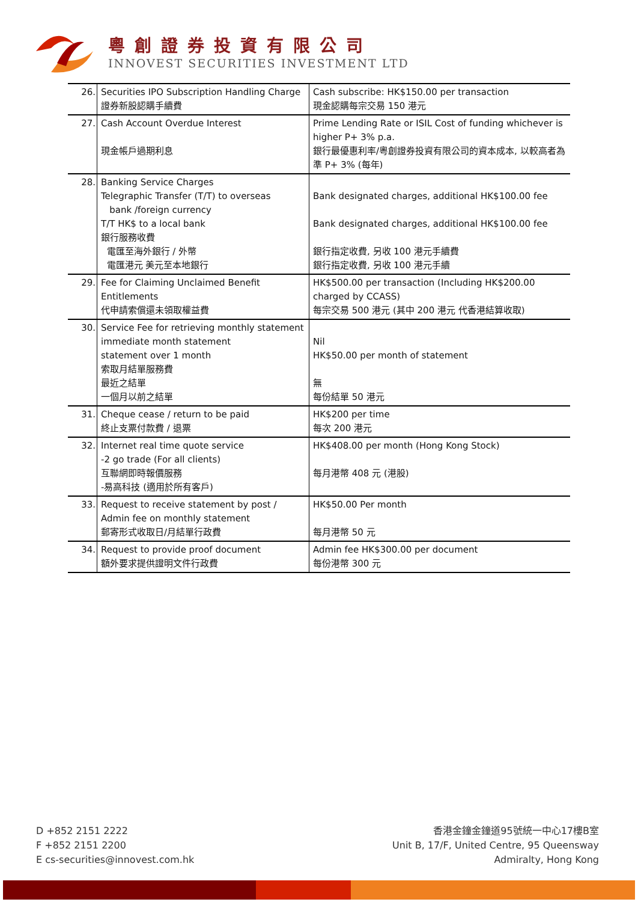粵創證券投資有限公司
INNOVEST SECURITIES INVESTMENT LTD
| 26. | Securities IPO Subscription Handling Charge 證券新股認購手續費 | Cash subscribe: HK$150.00 per transaction 現金認購每宗交易 150 港元 |
| 27. | Cash Account Overdue Interest 現金帳戶過期利息 | Prime Lending Rate or ISIL Cost of funding whichever is higher P+ 3% p.a. 銀行最優惠利率/粵創證券投資有限公司的資本成本, 以較高者為準 P+ 3% (每年) |
| 28. | Banking Service Charges Telegraphic Transfer (T/T) to overseas bank /foreign currency T/T HK$ to a local bank 銀行服務收費 電匯至海外銀行 / 外幣 電匯港元 美元至本地銀行 | Bank designated charges, additional HK$100.00 fee Bank designated charges, additional HK$100.00 fee 銀行指定收費, 另收 100 港元手續費 銀行指定收費, 另收 100 港元手續 |
| 29. | Fee for Claiming Unclaimed Benefit Entitlements 代申請索償還未領取權益費 | HK$500.00 per transaction (Including HK$200.00 charged by CCASS) 每宗交易 500 港元 (其中 200 港元 代香港結算收取) |
| 30. | Service Fee for retrieving monthly statement immediate month statement statement over 1 month 索取月結單服務費 最近之結單 一個月以前之結單 | Nil HK$50.00 per month of statement 無 每份結單 50 港元 |
| 31. | Cheque cease / return to be paid 終止支票付款費 / 退票 | HK$200 per time 每次 200 港元 |
| 32. | Internet real time quote service -2 go trade (For all clients) 互聯網即時報價服務 -易高科技 (適用於所有客戶) | HK$408.00 per month (Hong Kong Stock) 每月港幣 408 元 (港股) |
| 33. | Request to receive statement by post / Admin fee on monthly statement 郵寄形式收取日/月結單行政費 | HK$50.00 Per month 每月港幣 50 元 |
| 34. | Request to provide proof document 額外要求提供證明文件行政費 | Admin fee HK$300.00 per document 每份港幣 300 元 |
D +852 2151 2222
F +852 2151 2200
E cs-securities@innovest.com.hk
香港金鐘金鐘道95號統一中心17樓B室
Unit B, 17/F, United Centre, 95 Queensway
Admiralty, Hong Kong